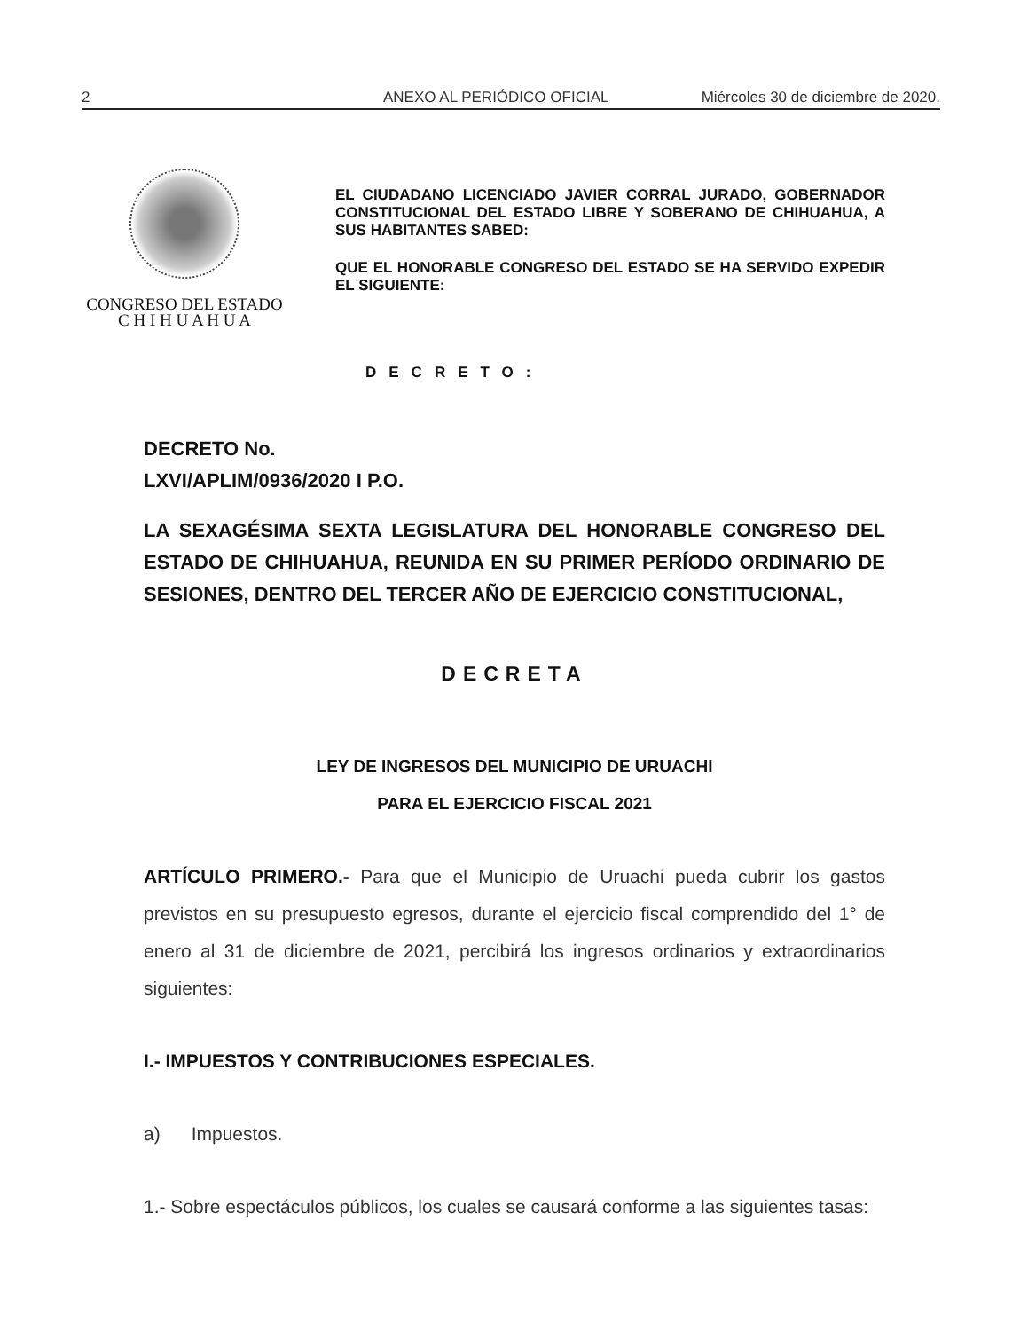2 ANEXO AL PERIÓDICO OFICIAL Miércoles 30 de diciembre de 2020.
CONGRESO DEL ESTADO
C H I H U A H U A
EL CIUDADANO LICENCIADO JAVIER CORRAL JURADO, GOBERNADOR CONSTITUCIONAL DEL ESTADO LIBRE Y SOBERANO DE CHIHUAHUA, A SUS HABITANTES SABED:
QUE EL HONORABLE CONGRESO DEL ESTADO SE HA SERVIDO EXPEDIR EL SIGUIENTE:
DECRETO:
DECRETO No.
LXVI/APLIM/0936/2020 I P.O.
LA SEXAGÉSIMA SEXTA LEGISLATURA DEL HONORABLE CONGRESO DEL ESTADO DE CHIHUAHUA, REUNIDA EN SU PRIMER PERÍODO ORDINARIO DE SESIONES, DENTRO DEL TERCER AÑO DE EJERCICIO CONSTITUCIONAL,
DECRETA
LEY DE INGRESOS DEL MUNICIPIO DE URUACHI
PARA EL EJERCICIO FISCAL 2021
ARTÍCULO PRIMERO.- Para que el Municipio de Uruachi pueda cubrir los gastos previstos en su presupuesto egresos, durante el ejercicio fiscal comprendido del 1° de enero al 31 de diciembre de 2021, percibirá los ingresos ordinarios y extraordinarios siguientes:
I.- IMPUESTOS Y CONTRIBUCIONES ESPECIALES.
a) Impuestos.
1.- Sobre espectáculos públicos, los cuales se causará conforme a las siguientes tasas: